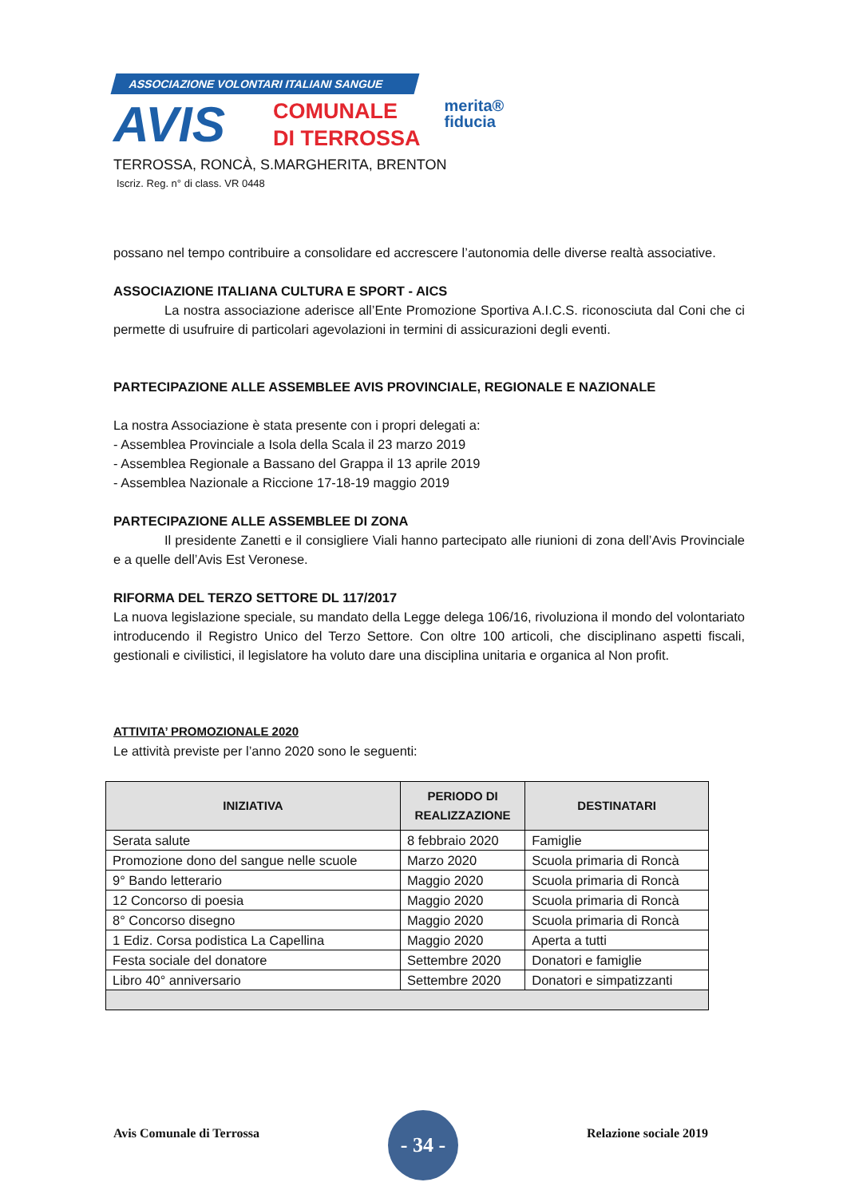ASSOCIAZIONE VOLONTARI ITALIANI SANGUE
AVIS
COMUNALE
DI TERROSSA
merita®
fiducia
TERROSSA, RONCÀ, S.MARGHERITA, BRENTON
Iscriz. Reg. n° di class. VR 0448
possano nel tempo contribuire a consolidare ed accrescere l’autonomia delle diverse realtà associative.
ASSOCIAZIONE ITALIANA CULTURA E SPORT - AICS
La nostra associazione aderisce all’Ente Promozione Sportiva A.I.C.S. riconosciuta dal Coni che ci permette di usufruire di particolari agevolazioni in termini di assicurazioni degli eventi.
PARTECIPAZIONE ALLE ASSEMBLEE AVIS PROVINCIALE, REGIONALE E NAZIONALE
La nostra Associazione è stata presente con i propri delegati a:
- Assemblea Provinciale a Isola della Scala il 23 marzo 2019
- Assemblea Regionale a Bassano del Grappa il 13 aprile 2019
- Assemblea Nazionale a Riccione 17-18-19 maggio 2019
PARTECIPAZIONE ALLE ASSEMBLEE DI ZONA
Il presidente Zanetti e il consigliere Viali hanno partecipato alle riunioni di zona dell’Avis Provinciale e a quelle dell’Avis Est Veronese.
RIFORMA DEL TERZO SETTORE DL 117/2017
La nuova legislazione speciale, su mandato della Legge delega 106/16, rivoluziona il mondo del volontariato introducendo il Registro Unico del Terzo Settore. Con oltre 100 articoli, che disciplinano aspetti fiscali, gestionali e civilistici, il legislatore ha voluto dare una disciplina unitaria e organica al Non profit.
ATTIVITA’ PROMOZIONALE 2020
Le attività previste per l’anno 2020 sono le seguenti:
| INIZIATIVA | PERIODO DI REALIZZAZIONE | DESTINATARI |
| --- | --- | --- |
| Serata salute | 8 febbraio 2020 | Famiglie |
| Promozione dono del sangue nelle scuole | Marzo 2020 | Scuola primaria di Roncà |
| 9° Bando letterario | Maggio 2020 | Scuola primaria di Roncà |
| 12 Concorso di poesia | Maggio 2020 | Scuola primaria di Roncà |
| 8° Concorso disegno | Maggio 2020 | Scuola primaria di Roncà |
| 1 Ediz. Corsa podistica La Capellina | Maggio 2020 | Aperta a tutti |
| Festa sociale del donatore | Settembre 2020 | Donatori e famiglie |
| Libro 40° anniversario | Settembre 2020 | Donatori e simpatizzanti |
Avis Comunale di Terrossa
- 34 -
Relazione sociale 2019